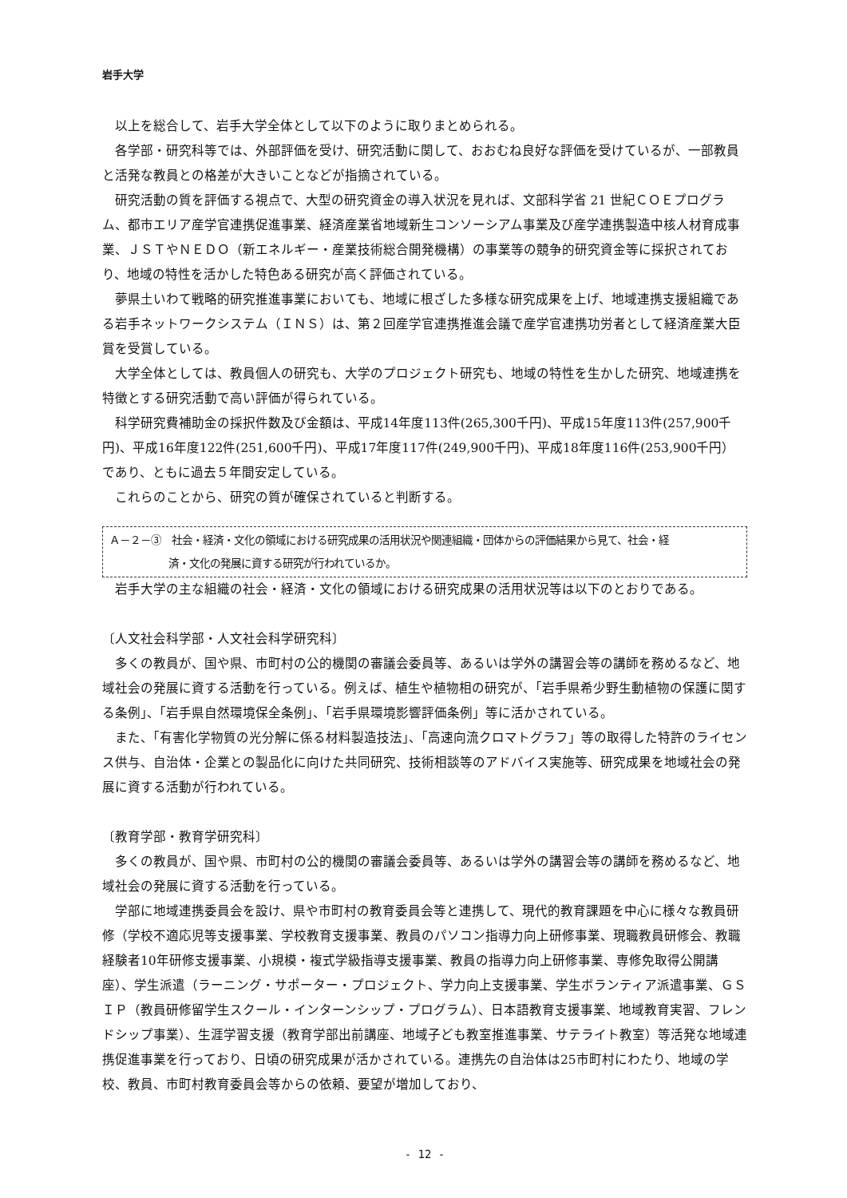岩手大学
以上を総合して、岩手大学全体として以下のように取りまとめられる。
各学部・研究科等では、外部評価を受け、研究活動に関して、おおむね良好な評価を受けているが、一部教員と活発な教員との格差が大きいことなどが指摘されている。
研究活動の質を評価する視点で、大型の研究資金の導入状況を見れば、文部科学省 21 世紀ＣＯＥプログラム、都市エリア産学官連携促進事業、経済産業省地域新生コンソーシアム事業及び産学連携製造中核人材育成事業、ＪＳＴやＮＥＤＯ（新エネルギー・産業技術総合開発機構）の事業等の競争的研究資金等に採択されており、地域の特性を活かした特色ある研究が高く評価されている。
夢県土いわて戦略的研究推進事業においても、地域に根ざした多様な研究成果を上げ、地域連携支援組織である岩手ネットワークシステム（ＩＮＳ）は、第２回産学官連携推進会議で産学官連携功労者として経済産業大臣賞を受賞している。
大学全体としては、教員個人の研究も、大学のプロジェクト研究も、地域の特性を生かした研究、地域連携を特徴とする研究活動で高い評価が得られている。
科学研究費補助金の採択件数及び金額は、平成14年度113件(265,300千円)、平成15年度113件(257,900千円)、平成16年度122件(251,600千円)、平成17年度117件(249,900千円)、平成18年度116件(253,900千円）であり、ともに過去５年間安定している。
これらのことから、研究の質が確保されていると判断する。
Ａ－２－③　社会・経済・文化の領域における研究成果の活用状況や関連組織・団体からの評価結果から見て、社会・経
済・文化の発展に資する研究が行われているか。
岩手大学の主な組織の社会・経済・文化の領域における研究成果の活用状況等は以下のとおりである。
〔人文社会科学部・人文社会科学研究科〕
多くの教員が、国や県、市町村の公的機関の審議会委員等、あるいは学外の講習会等の講師を務めるなど、地域社会の発展に資する活動を行っている。例えば、植生や植物相の研究が、「岩手県希少野生動植物の保護に関する条例」、「岩手県自然環境保全条例」、「岩手県環境影響評価条例」等に活かされている。
また、「有害化学物質の光分解に係る材料製造技法」、「高速向流クロマトグラフ」等の取得した特許のライセンス供与、自治体・企業との製品化に向けた共同研究、技術相談等のアドバイス実施等、研究成果を地域社会の発展に資する活動が行われている。
〔教育学部・教育学研究科〕
多くの教員が、国や県、市町村の公的機関の審議会委員等、あるいは学外の講習会等の講師を務めるなど、地域社会の発展に資する活動を行っている。
学部に地域連携委員会を設け、県や市町村の教育委員会等と連携して、現代的教育課題を中心に様々な教員研修（学校不適応児等支援事業、学校教育支援事業、教員のパソコン指導力向上研修事業、現職教員研修会、教職経験者10年研修支援事業、小規模・複式学級指導支援事業、教員の指導力向上研修事業、専修免取得公開講座）、学生派遣（ラーニング・サポーター・プロジェクト、学力向上支援事業、学生ボランティア派遣事業、ＧＳＩＰ（教員研修留学生スクール・インターンシップ・プログラム）、日本語教育支援事業、地域教育実習、フレンドシップ事業）、生涯学習支援（教育学部出前講座、地域子ども教室推進事業、サテライト教室）等活発な地域連携促進事業を行っており、日頃の研究成果が活かされている。連携先の自治体は25市町村にわたり、地域の学校、教員、市町村教育委員会等からの依頼、要望が増加しており、
- 12 -